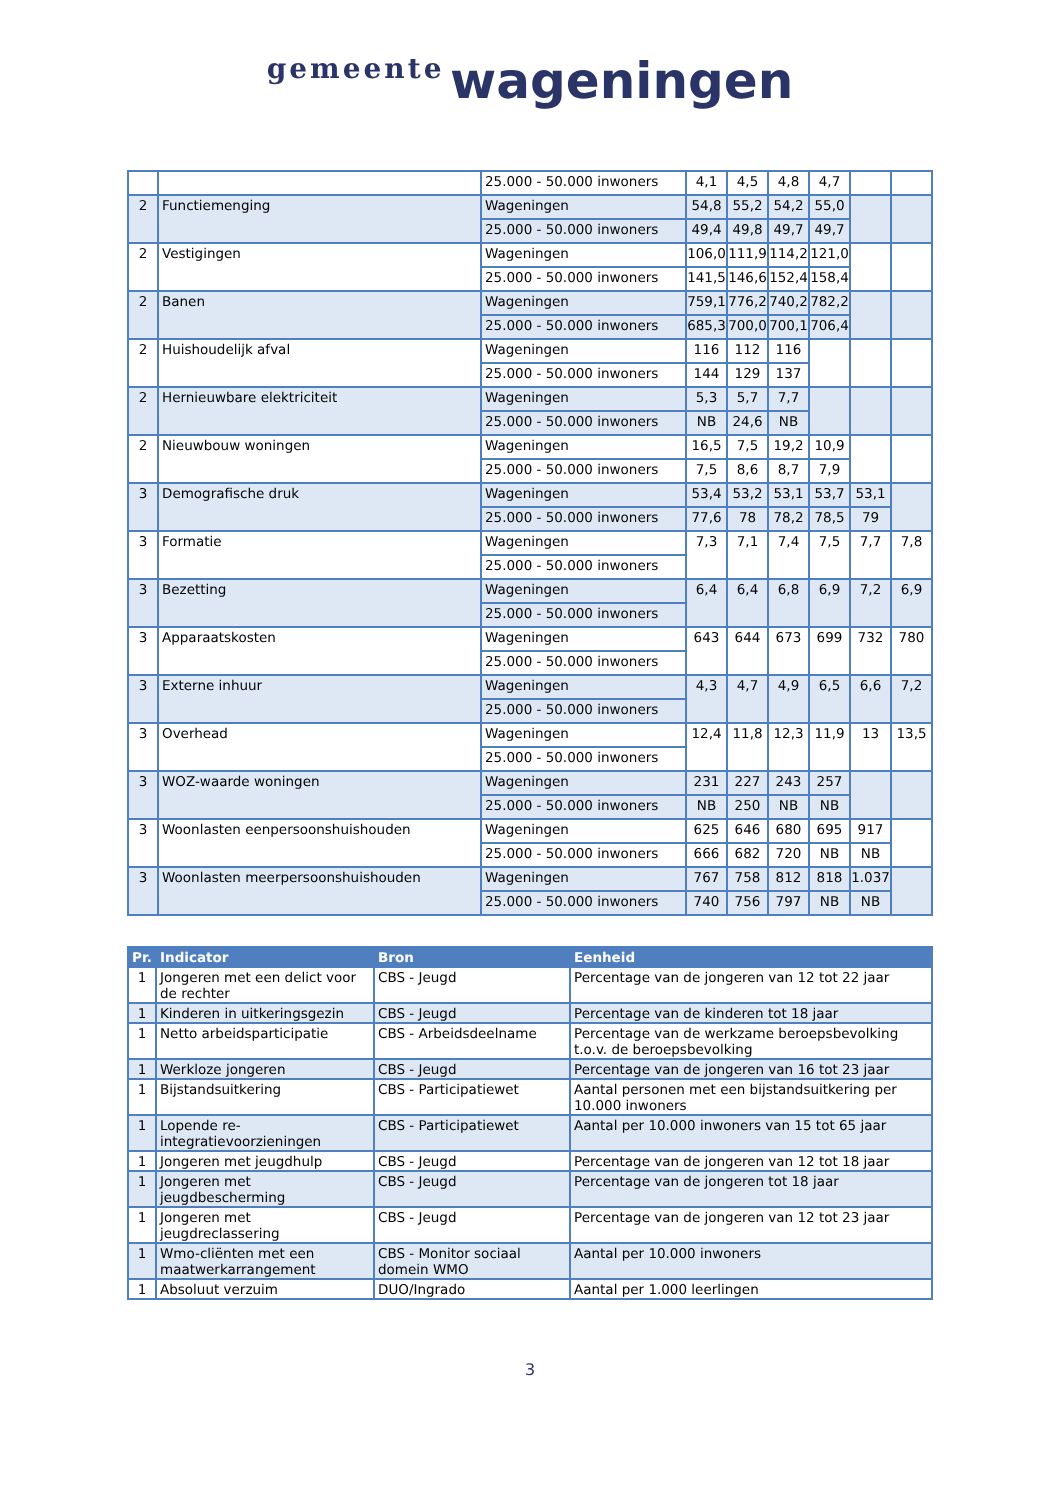gemeente wageningen
| | | 25.000 - 50.000 inwoners | 4,1 | 4,5 | 4,8 | 4,7 | | |
| 2 | Functiemenging | Wageningen | 54,8 | 55,2 | 54,2 | 55,0 | | |
| | | 25.000 - 50.000 inwoners | 49,4 | 49,8 | 49,7 | 49,7 | | |
| 2 | Vestigingen | Wageningen | 106,0 | 111,9 | 114,2 | 121,0 | | |
| | | 25.000 - 50.000 inwoners | 141,5 | 146,6 | 152,4 | 158,4 | | |
| 2 | Banen | Wageningen | 759,1 | 776,2 | 740,2 | 782,2 | | |
| | | 25.000 - 50.000 inwoners | 685,3 | 700,0 | 700,1 | 706,4 | | |
| 2 | Huishoudelijk afval | Wageningen | 116 | 112 | 116 | | | |
| | | 25.000 - 50.000 inwoners | 144 | 129 | 137 | | | |
| 2 | Hernieuwbare elektriciteit | Wageningen | 5,3 | 5,7 | 7,7 | | | |
| | | 25.000 - 50.000 inwoners | NB | 24,6 | NB | | | |
| 2 | Nieuwbouw woningen | Wageningen | 16,5 | 7,5 | 19,2 | 10,9 | | |
| | | 25.000 - 50.000 inwoners | 7,5 | 8,6 | 8,7 | 7,9 | | |
| 3 | Demografische druk | Wageningen | 53,4 | 53,2 | 53,1 | 53,7 | 53,1 | |
| | | 25.000 - 50.000 inwoners | 77,6 | 78 | 78,2 | 78,5 | 79 | |
| 3 | Formatie | Wageningen | 7,3 | 7,1 | 7,4 | 7,5 | 7,7 | 7,8 |
| | | 25.000 - 50.000 inwoners | | | | | | |
| 3 | Bezetting | Wageningen | 6,4 | 6,4 | 6,8 | 6,9 | 7,2 | 6,9 |
| | | 25.000 - 50.000 inwoners | | | | | | |
| 3 | Apparaatskosten | Wageningen | 643 | 644 | 673 | 699 | 732 | 780 |
| | | 25.000 - 50.000 inwoners | | | | | | |
| 3 | Externe inhuur | Wageningen | 4,3 | 4,7 | 4,9 | 6,5 | 6,6 | 7,2 |
| | | 25.000 - 50.000 inwoners | | | | | | |
| 3 | Overhead | Wageningen | 12,4 | 11,8 | 12,3 | 11,9 | 13 | 13,5 |
| | | 25.000 - 50.000 inwoners | | | | | | |
| 3 | WOZ-waarde woningen | Wageningen | 231 | 227 | 243 | 257 | | |
| | | 25.000 - 50.000 inwoners | NB | 250 | NB | NB | | |
| 3 | Woonlasten eenpersoonshuishouden | Wageningen | 625 | 646 | 680 | 695 | 917 | |
| | | 25.000 - 50.000 inwoners | 666 | 682 | 720 | NB | NB | |
| 3 | Woonlasten meerpersoonshuishouden | Wageningen | 767 | 758 | 812 | 818 | 1.037 | |
| | | 25.000 - 50.000 inwoners | 740 | 756 | 797 | NB | NB | |
| Pr. | Indicator | Bron | Eenheid |
| --- | --- | --- | --- |
| 1 | Jongeren met een delict voor de rechter | CBS - Jeugd | Percentage van de jongeren van 12 tot 22 jaar |
| 1 | Kinderen in uitkeringsgezin | CBS - Jeugd | Percentage van de kinderen tot 18 jaar |
| 1 | Netto arbeidsparticipatie | CBS - Arbeidsdeelname | Percentage van de werkzame beroepsbevolking t.o.v. de beroepsbevolking |
| 1 | Werkloze jongeren | CBS - Jeugd | Percentage van de jongeren van 16 tot 23 jaar |
| 1 | Bijstandsuitkering | CBS - Participatiewet | Aantal personen met een bijstandsuitkering per 10.000 inwoners |
| 1 | Lopende re-integratievoorzieningen | CBS - Participatiewet | Aantal per 10.000 inwoners van 15 tot 65 jaar |
| 1 | Jongeren met jeugdhulp | CBS - Jeugd | Percentage van de jongeren van 12 tot 18 jaar |
| 1 | Jongeren met jeugdbescherming | CBS - Jeugd | Percentage van de jongeren tot 18 jaar |
| 1 | Jongeren met jeugdreclassering | CBS - Jeugd | Percentage van de jongeren van 12 tot 23 jaar |
| 1 | Wmo-cliënten met een maatwerkarrangement | CBS - Monitor sociaal domein WMO | Aantal per 10.000 inwoners |
| 1 | Absoluut verzuim | DUO/Ingrado | Aantal per 1.000 leerlingen |
3